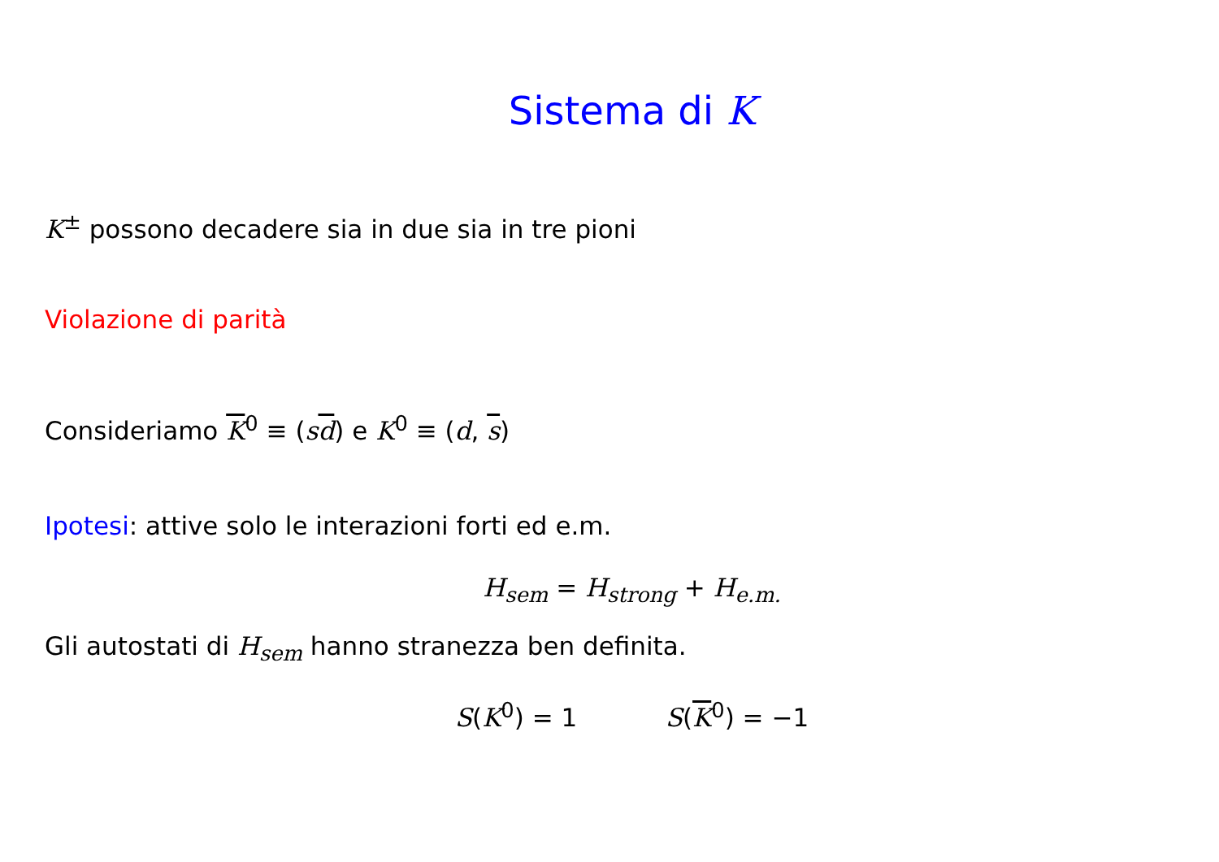Sistema di K
K<sup>±</sup> possono decadere sia in due sia in tre pioni
Violazione di parità
Consideriamo K<sup>0</sup> ≡ (sd) e K<sup>0</sup> ≡ (d, s)
Ipotesi: attive solo le interazioni forti ed e.m.
H<sub>sem</sub> = H<sub>strong</sub> + H<sub>e.m.</sub>
Gli autostati di H<sub>sem</sub> hanno stranezza ben definita.
S(K<sup>0</sup>) = 1 S(K<sup>0</sup>) = −1